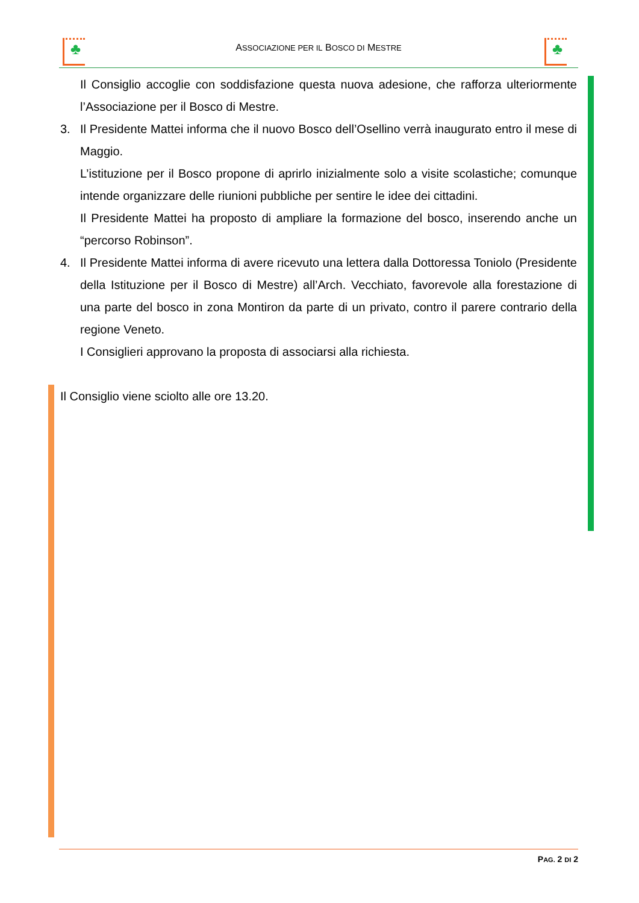♣
ASSOCIAZIONE PER IL BOSCO DI MESTRE
♣
Il Consiglio accoglie con soddisfazione questa nuova adesione, che rafforza ulteriormente l’Associazione per il Bosco di Mestre.
3. Il Presidente Mattei informa che il nuovo Bosco dell’Osellino verrà inaugurato entro il mese di Maggio.
L’istituzione per il Bosco propone di aprirlo inizialmente solo a visite scolastiche; comunque intende organizzare delle riunioni pubbliche per sentire le idee dei cittadini.
Il Presidente Mattei ha proposto di ampliare la formazione del bosco, inserendo anche un “percorso Robinson”.
4. Il Presidente Mattei informa di avere ricevuto una lettera dalla Dottoressa Toniolo (Presidente della Istituzione per il Bosco di Mestre) all’Arch. Vecchiato, favorevole alla forestazione di una parte del bosco in zona Montiron da parte di un privato, contro il parere contrario della regione Veneto.
I Consiglieri approvano la proposta di associarsi alla richiesta.
Il Consiglio viene sciolto alle ore 13.20.
PAG. 2 DI 2